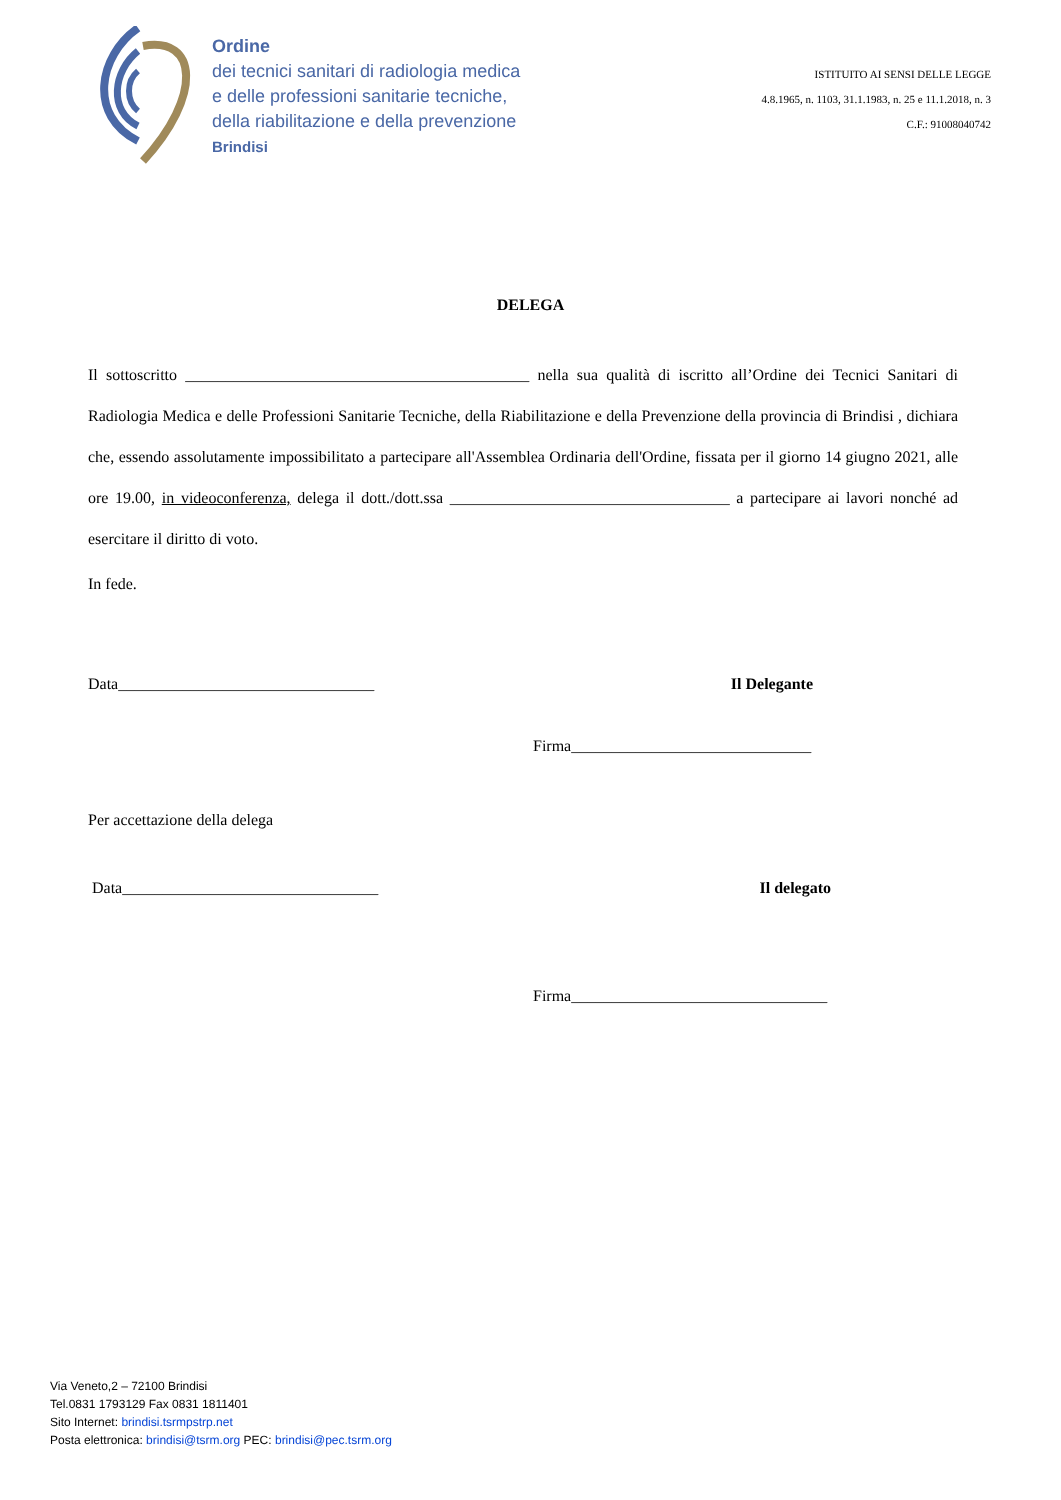Ordine
dei tecnici sanitari di radiologia medica
e delle professioni sanitarie tecniche,
della riabilitazione e della prevenzione
Brindisi
ISTITUITO AI SENSI DELLE LEGGE
4.8.1965, n. 1103, 31.1.1983, n. 25 e 11.1.2018, n. 3
C.F.: 91008040742
DELEGA
Il sottoscritto ___________________________________________ nella sua qualità di iscritto all’Ordine dei Tecnici Sanitari di Radiologia Medica e delle Professioni Sanitarie Tecniche, della Riabilitazione e della Prevenzione della provincia di Brindisi , dichiara che, essendo assolutamente impossibilitato a partecipare all'Assemblea Ordinaria dell'Ordine, fissata per il giorno 14 giugno 2021, alle ore 19.00, in videoconferenza, delega il dott./dott.ssa ___________________________________ a partecipare ai lavori nonché ad esercitare il diritto di voto.
In fede.
Data________________________________ Il Delegante
Firma______________________________
Per accettazione della delega
Data________________________________ Il delegato
Firma________________________________
Via Veneto,2 – 72100 Brindisi
Tel.0831 1793129 Fax 0831 1811401
Sito Internet: brindisi.tsrmpstrp.net
Posta elettronica: brindisi@tsrm.org PEC: brindisi@pec.tsrm.org